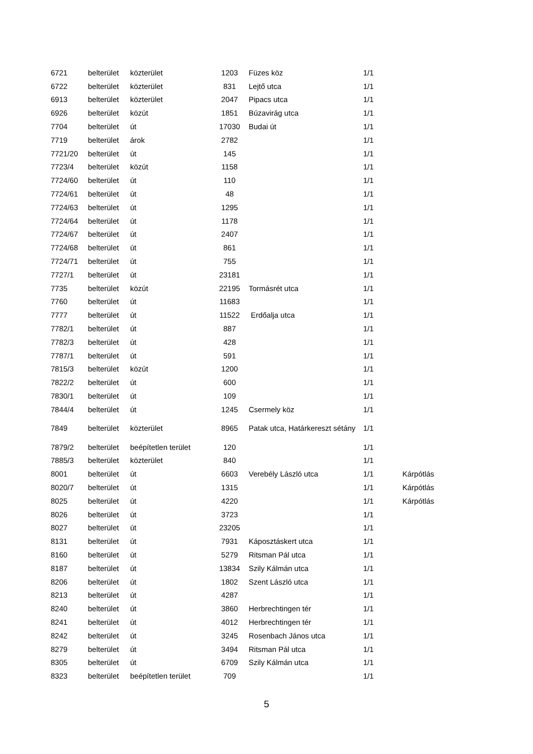| 6721 | belterület | közterület | 1203 | Füzes köz | 1/1 | |
| 6722 | belterület | közterület | 831 | Lejtő utca | 1/1 | |
| 6913 | belterület | közterület | 2047 | Pipacs utca | 1/1 | |
| 6926 | belterület | közút | 1851 | Búzavirág utca | 1/1 | |
| 7704 | belterület | út | 17030 | Budai út | 1/1 | |
| 7719 | belterület | árok | 2782 | | 1/1 | |
| 7721/20 | belterület | út | 145 | | 1/1 | |
| 7723/4 | belterület | közút | 1158 | | 1/1 | |
| 7724/60 | belterület | út | 110 | | 1/1 | |
| 7724/61 | belterület | út | 48 | | 1/1 | |
| 7724/63 | belterület | út | 1295 | | 1/1 | |
| 7724/64 | belterület | út | 1178 | | 1/1 | |
| 7724/67 | belterület | út | 2407 | | 1/1 | |
| 7724/68 | belterület | út | 861 | | 1/1 | |
| 7724/71 | belterület | út | 755 | | 1/1 | |
| 7727/1 | belterület | út | 23181 | | 1/1 | |
| 7735 | belterület | közút | 22195 | Tormásrét utca | 1/1 | |
| 7760 | belterület | út | 11683 | | 1/1 | |
| 7777 | belterület | út | 11522 | Erdőalja utca | 1/1 | |
| 7782/1 | belterület | út | 887 | | 1/1 | |
| 7782/3 | belterület | út | 428 | | 1/1 | |
| 7787/1 | belterület | út | 591 | | 1/1 | |
| 7815/3 | belterület | közút | 1200 | | 1/1 | |
| 7822/2 | belterület | út | 600 | | 1/1 | |
| 7830/1 | belterület | út | 109 | | 1/1 | |
| 7844/4 | belterület | út | 1245 | Csermely köz | 1/1 | |
| 7849 | belterület | közterület | 8965 | Patak utca, Határkereszt sétány | 1/1 | |
| 7879/2 | belterület | beépítetlen terület | 120 | | 1/1 | |
| 7885/3 | belterület | közterület | 840 | | 1/1 | |
| 8001 | belterület | út | 6603 | Verebély László utca | 1/1 | Kárpótlás |
| 8020/7 | belterület | út | 1315 | | 1/1 | Kárpótlás |
| 8025 | belterület | út | 4220 | | 1/1 | Kárpótlás |
| 8026 | belterület | út | 3723 | | 1/1 | |
| 8027 | belterület | út | 23205 | | 1/1 | |
| 8131 | belterület | út | 7931 | Káposztáskert utca | 1/1 | |
| 8160 | belterület | út | 5279 | Ritsman Pál utca | 1/1 | |
| 8187 | belterület | út | 13834 | Szily Kálmán utca | 1/1 | |
| 8206 | belterület | út | 1802 | Szent László utca | 1/1 | |
| 8213 | belterület | út | 4287 | | 1/1 | |
| 8240 | belterület | út | 3860 | Herbrechtingen tér | 1/1 | |
| 8241 | belterület | út | 4012 | Herbrechtingen tér | 1/1 | |
| 8242 | belterület | út | 3245 | Rosenbach János utca | 1/1 | |
| 8279 | belterület | út | 3494 | Ritsman Pál utca | 1/1 | |
| 8305 | belterület | út | 6709 | Szily Kálmán utca | 1/1 | |
| 8323 | belterület | beépítetlen terület | 709 | | 1/1 | |
5